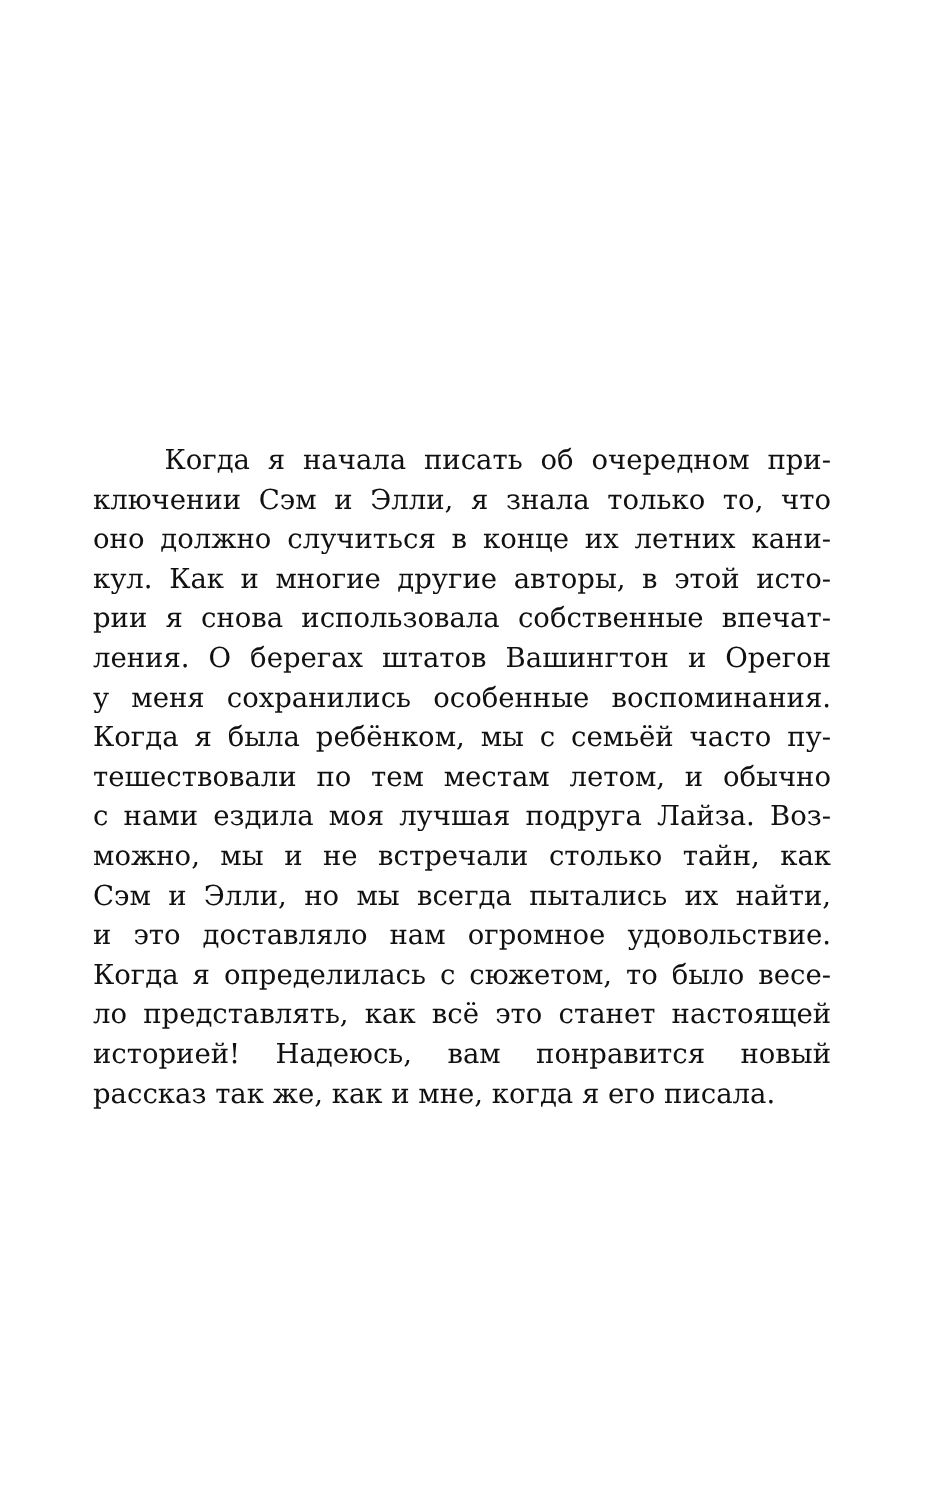Когда я начала писать об очередном при-
ключении Сэм и Элли, я знала только то, что
оно должно случиться в конце их летних кани-
кул. Как и многие другие авторы, в этой исто-
рии я снова использовала собственные впечат-
ления. О берегах штатов Вашингтон и Орегон
у меня сохранились особенные воспоминания.
Когда я была ребёнком, мы с семьёй часто пу-
тешествовали по тем местам летом, и обычно
с нами ездила моя лучшая подруга Лайза. Воз-
можно, мы и не встречали столько тайн, как
Сэм и Элли, но мы всегда пытались их найти,
и это доставляло нам огромное удовольствие.
Когда я определилась с сюжетом, то было весе-
ло представлять, как всё это станет настоящей
историей! Надеюсь, вам понравится новый
рассказ так же, как и мне, когда я его писала.